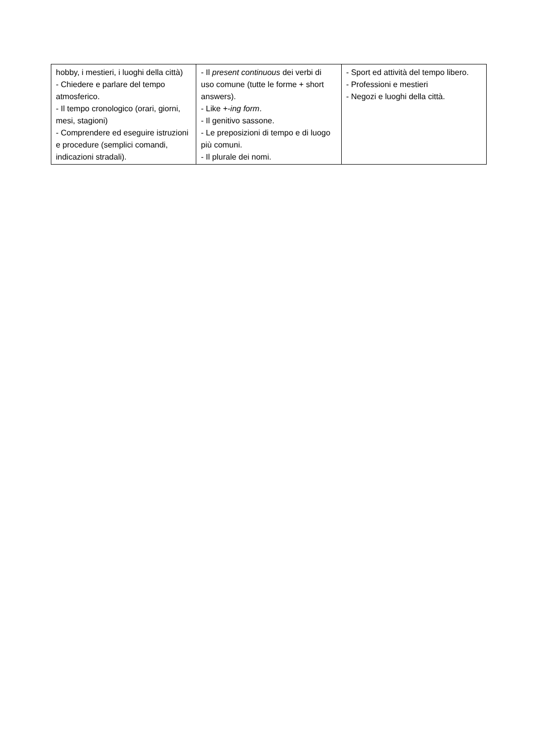| hobby, i mestieri, i luoghi della città) - Chiedere e parlare del tempo atmosferico. - Il tempo cronologico (orari, giorni, mesi, stagioni) - Comprendere ed eseguire istruzioni e procedure (semplici comandi, indicazioni stradali). | - Il present continuous dei verbi di uso comune (tutte le forme + short answers). - Like +- ing form . - Il genitivo sassone. - Le preposizioni di tempo e di luogo più comuni. - Il plurale dei nomi. | - Sport ed attività del tempo libero. - Professioni e mestieri - Negozi e luoghi della città. |